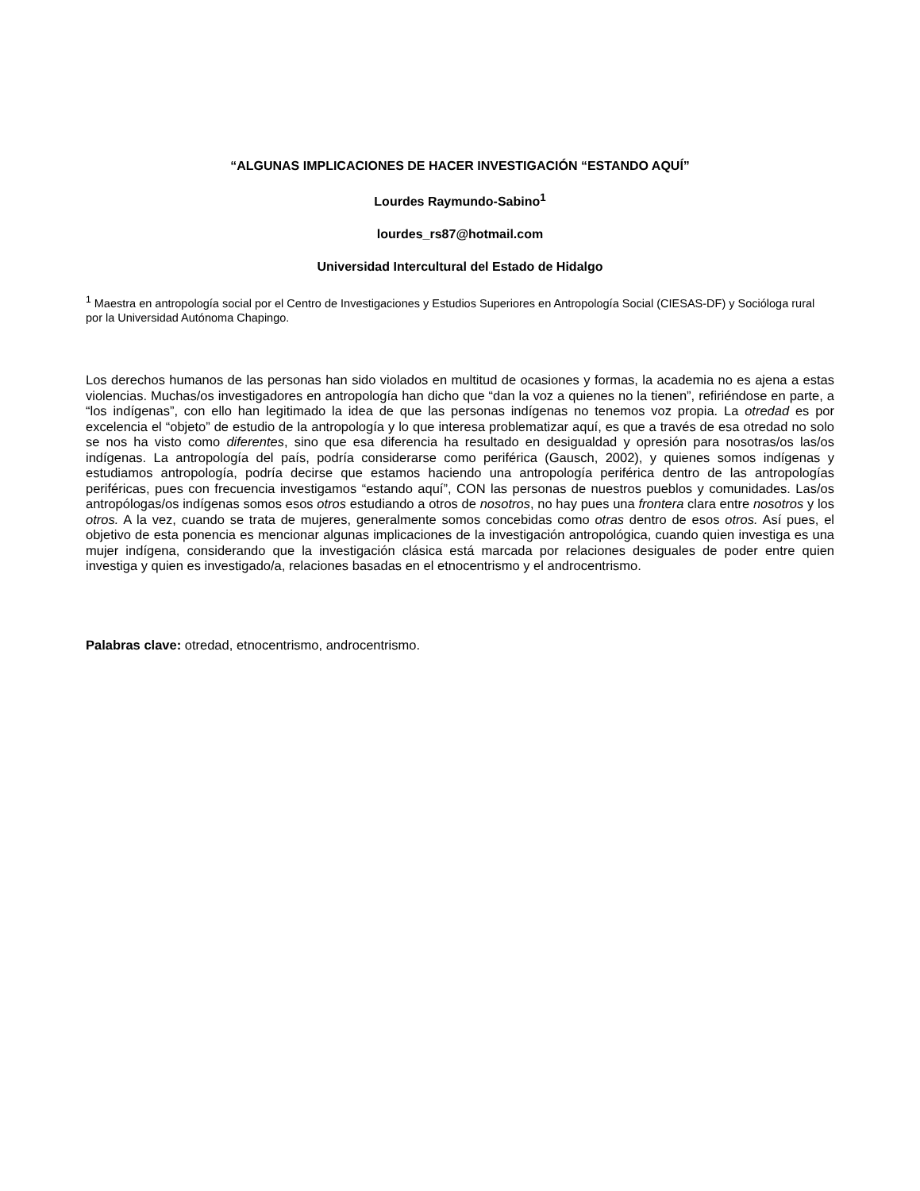“ALGUNAS IMPLICACIONES DE HACER INVESTIGACIÓN “ESTANDO AQUÍ”
Lourdes Raymundo-Sabino<sup>1</sup>
lourdes_rs87@hotmail.com
Universidad Intercultural del Estado de Hidalgo
<sup>1</sup> Maestra en antropología social por el Centro de Investigaciones y Estudios Superiores en Antropología Social (CIESAS-DF) y Socióloga rural por la Universidad Autónoma Chapingo.
Los derechos humanos de las personas han sido violados en multitud de ocasiones y formas, la academia no es ajena a estas violencias. Muchas/os investigadores en antropología han dicho que “dan la voz a quienes no la tienen”, refiriéndose en parte, a “los indígenas”, con ello han legitimado la idea de que las personas indígenas no tenemos voz propia. La otredad es por excelencia el “objeto” de estudio de la antropología y lo que interesa problematizar aquí, es que a través de esa otredad no solo se nos ha visto como diferentes, sino que esa diferencia ha resultado en desigualdad y opresión para nosotras/os las/os indígenas. La antropología del país, podría considerarse como periférica (Gausch, 2002), y quienes somos indígenas y estudiamos antropología, podría decirse que estamos haciendo una antropología periférica dentro de las antropologías periféricas, pues con frecuencia investigamos “estando aquí”, CON las personas de nuestros pueblos y comunidades. Las/os antropólogas/os indígenas somos esos otros estudiando a otros de nosotros, no hay pues una frontera clara entre nosotros y los otros. A la vez, cuando se trata de mujeres, generalmente somos concebidas como otras dentro de esos otros. Así pues, el objetivo de esta ponencia es mencionar algunas implicaciones de la investigación antropológica, cuando quien investiga es una mujer indígena, considerando que la investigación clásica está marcada por relaciones desiguales de poder entre quien investiga y quien es investigado/a, relaciones basadas en el etnocentrismo y el androcentrismo.
Palabras clave: otredad, etnocentrismo, androcentrismo.